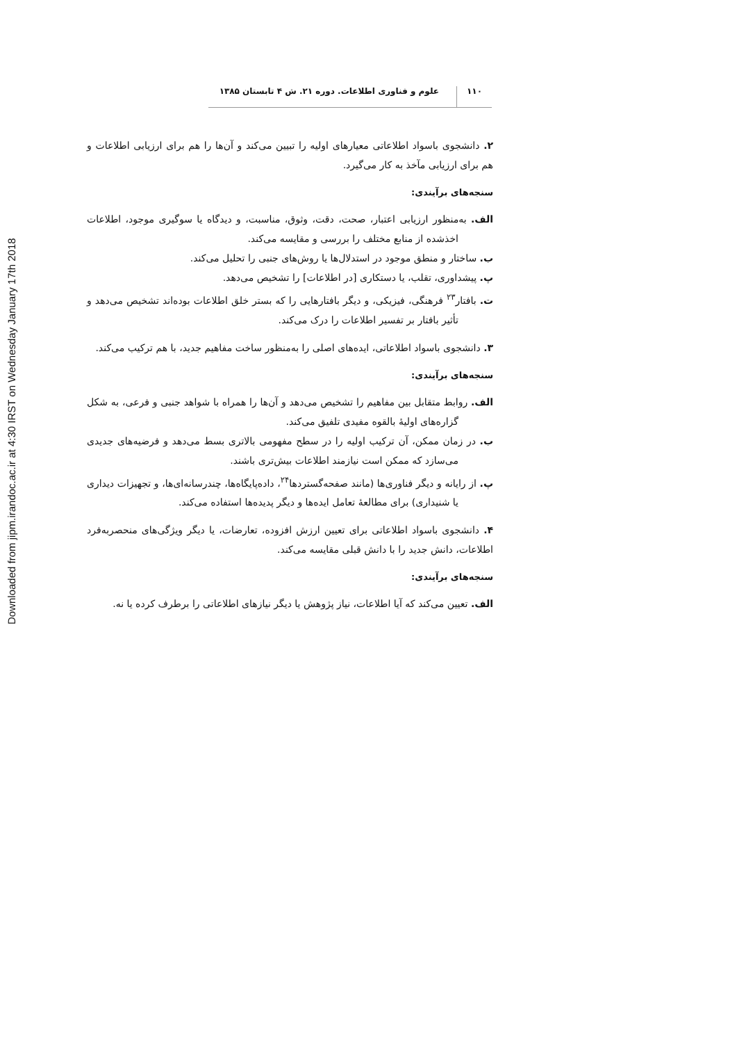Downloaded from jipm.irandoc.ac.ir at 4:30 IRST on Wednesday January 17th 2018
۱۱۰ علوم و فناوری اطلاعات. دوره ۲۱. ش ۴ تابستان ۱۳۸۵
۲. دانشجوی باسواد اطلاعاتی معیارهای اولیه را تبیین می‌کند و آن‌ها را هم برای ارزیابی اطلاعات و هم برای ارزیابی مآخذ به کار می‌گیرد.
سنجه‌های برآیندی:
الف. به‌منظور ارزیابی اعتبار، صحت، دقت، وثوق، مناسبت، و دیدگاه یا سوگیری موجود، اطلاعات اخذشده از منابع مختلف را بررسی و مقایسه می‌کند.
ب. ساختار و منطق موجود در استدلال‌ها یا روش‌های جنبی را تحلیل می‌کند.
پ. پیشداوری، تقلب، یا دستکاری [در اطلاعات] را تشخیص می‌دهد.
ت. بافتار<sup>۲۳</sup> فرهنگی، فیزیکی، و دیگر بافتارهایی را که بستر خلق اطلاعات بوده‌اند تشخیص می‌دهد و تأثیر بافتار بر تفسیر اطلاعات را درک می‌کند.
۳. دانشجوی باسواد اطلاعاتی، ایده‌های اصلی را به‌منظور ساخت مفاهیم جدید، با هم ترکیب می‌کند.
سنجه‌های برآیندی:
الف. روابط متقابل بین مفاهیم را تشخیص می‌دهد و آن‌ها را همراه با شواهد جنبی و فرعی، به شکل گزاره‌های اولیۀ بالقوه مفیدی تلفیق می‌کند.
ب. در زمان ممکن، آن ترکیب اولیه را در سطح مفهومی بالاتری بسط می‌دهد و فرضیه‌های جدیدی می‌سازد که ممکن است نیازمند اطلاعات بیش‌تری باشند.
پ. از رایانه و دیگر فناوری‌ها (مانند صفحه‌گستردها<sup>۲۴</sup>، داده‌پایگاه‌ها، چندرسانه‌ای‌ها، و تجهیزات دیداری یا شنیداری) برای مطالعۀ تعامل ایده‌ها و دیگر پدیده‌ها استفاده می‌کند.
۴. دانشجوی باسواد اطلاعاتی برای تعیین ارزش افزوده، تعارضات، یا دیگر ویژگی‌های منحصربه‌فرد اطلاعات، دانش جدید را با دانش قبلی مقایسه می‌کند.
سنجه‌های برآیندی:
الف. تعیین می‌کند که آیا اطلاعات، نیاز پژوهش یا دیگر نیازهای اطلاعاتی را برطرف کرده یا نه.